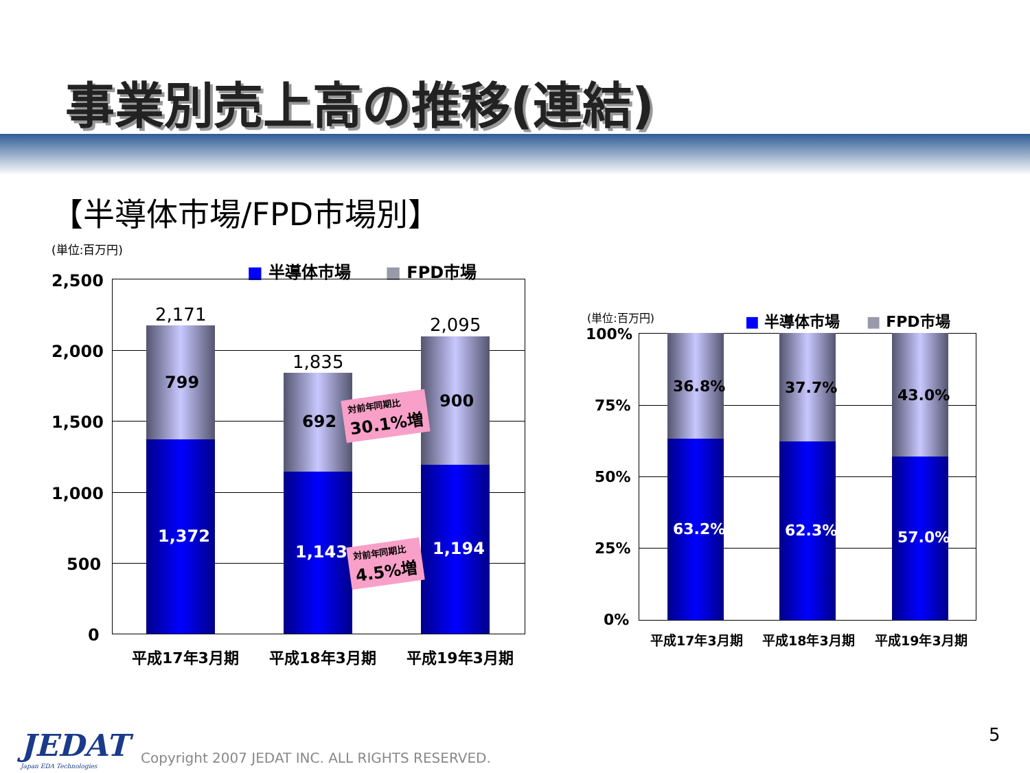事業別売上高の推移(連結)
【半導体市場/FPD市場別】
(単位:百万円)
■ 半導体市場 ■ FPD市場
2,500
2,000
1,500
1,000
500
0
2,171
1,835
2,095
799
692
900
1,372
1,143 1,194
対前年同期比
30.1%増
対前年同期比
4.5%増
平成17年3月期 平成18年3月期 平成19年3月期
(単位:百万円) ■ 半導体市場 ■ FPD市場
100%
75%
50%
25%
0%
36.8% 37.7% 43.0%
63.2% 62.3% 57.0%
平成17年3月期 平成18年3月期 平成19年3月期
JEDAT
Japan EDA Technologies
Copyright 2007 JEDAT INC. ALL RIGHTS RESERVED.
5